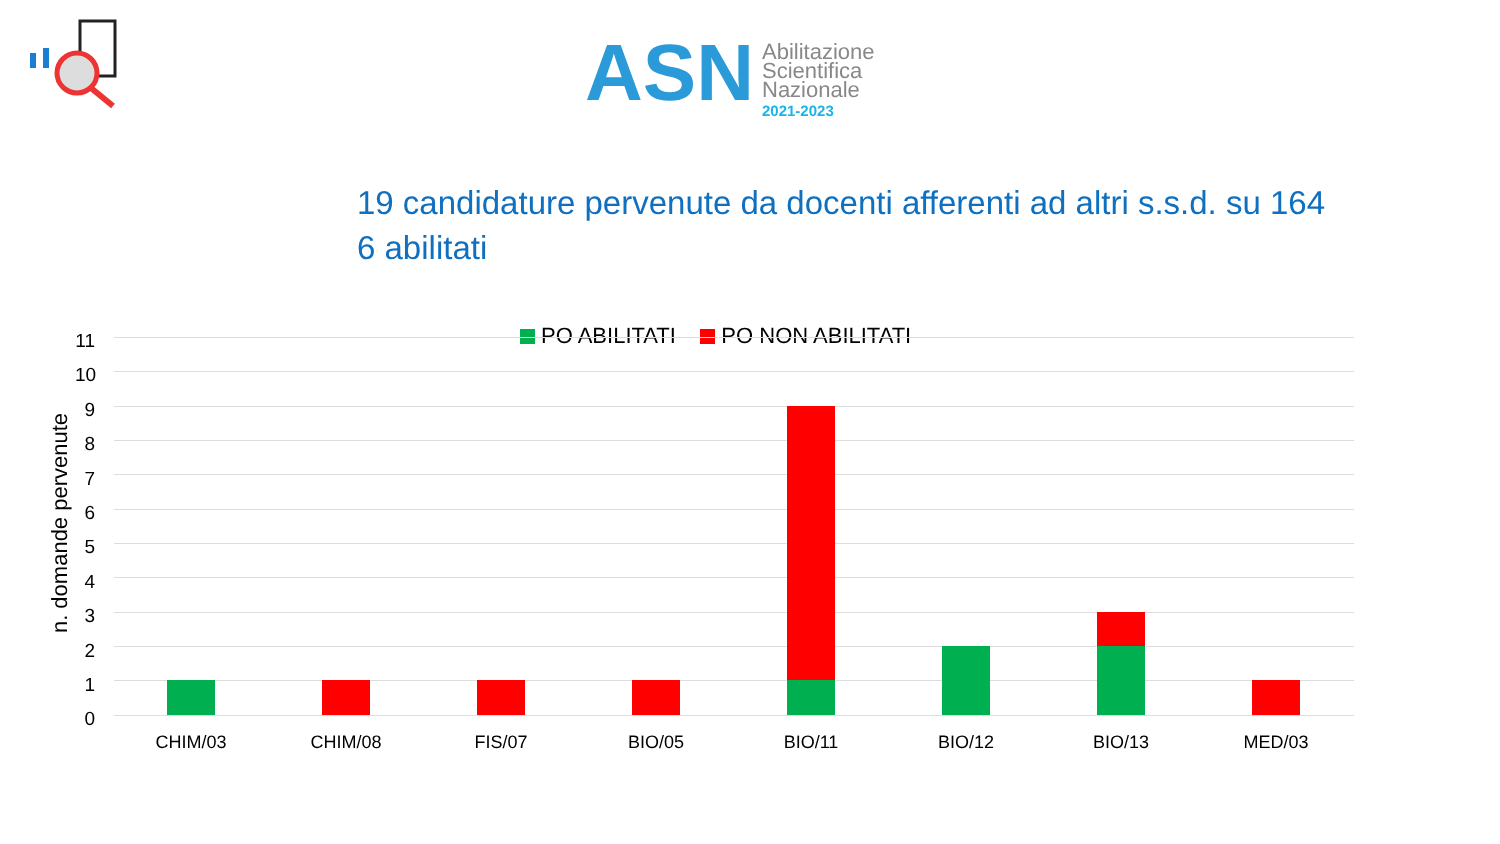ASN
Abilitazione
Scientifica
Nazionale
2021-2023
19 candidature pervenute da docenti afferenti ad altri s.s.d. su 164
6 abilitati
PO ABILITATI PO NON ABILITATI
n. domande pervenute
11
10
9
8
7
6
5
4
3
2
1
0
CHIM/03 CHIM/08 FIS/07 BIO/05 BIO/11 BIO/12 BIO/13 MED/03